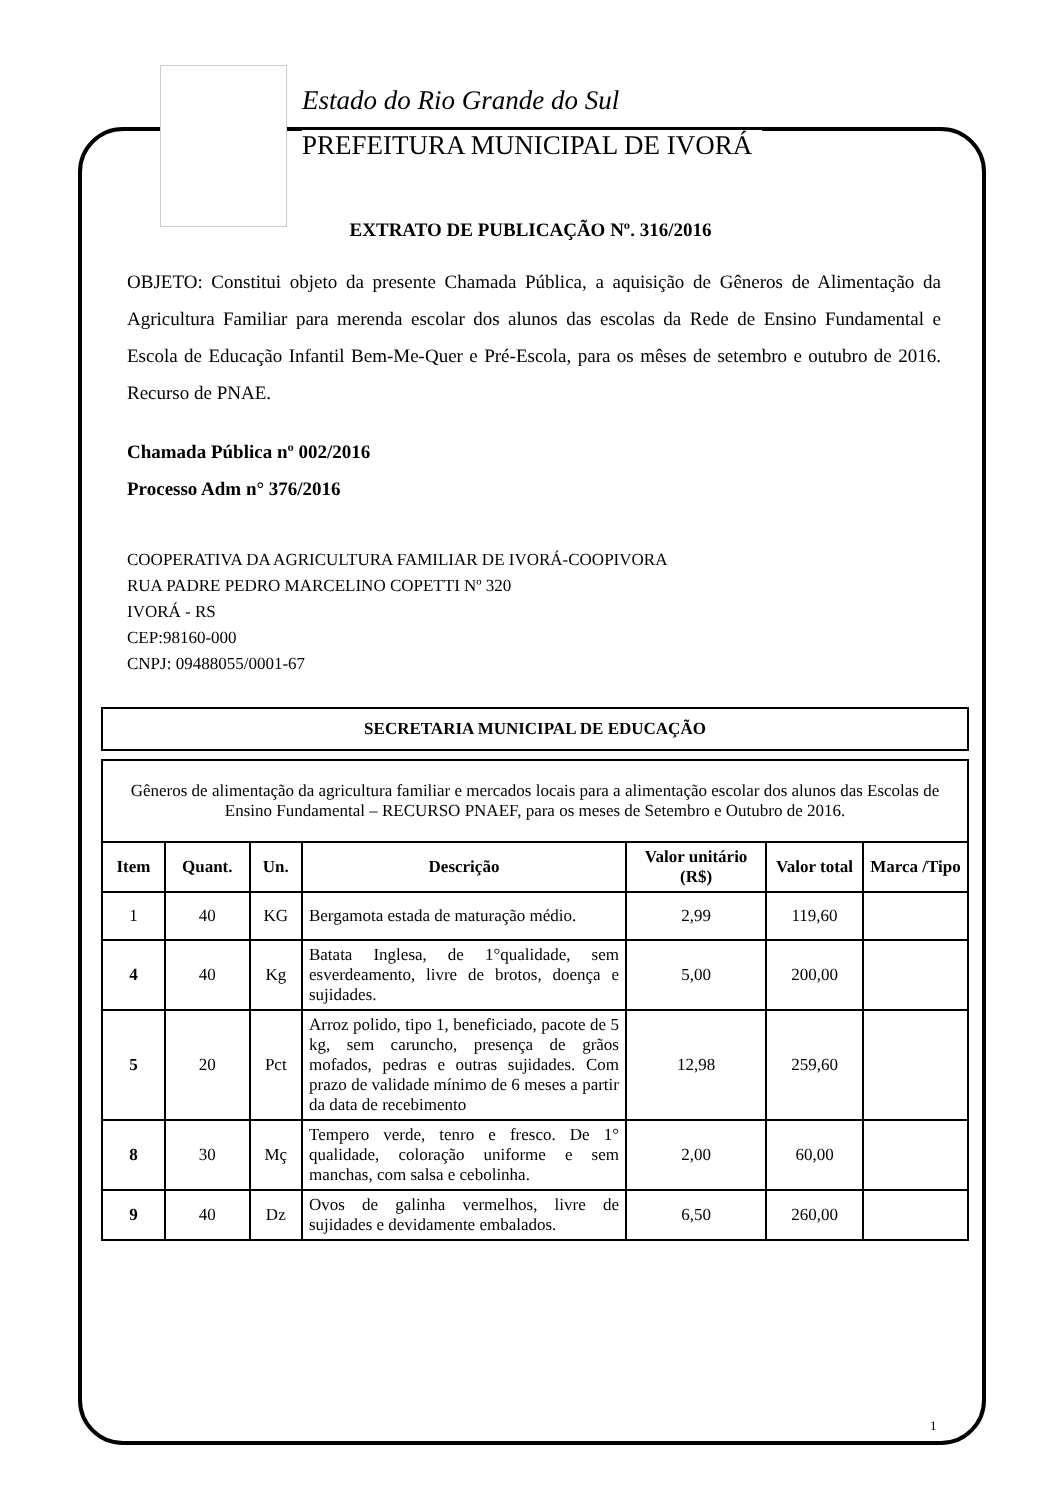Estado do Rio Grande do Sul
PREFEITURA MUNICIPAL DE IVORÁ
EXTRATO DE PUBLICAÇÃO Nº. 316/2016
OBJETO: Constitui objeto da presente Chamada Pública, a aquisição de Gêneros de Alimentação da Agricultura Familiar para merenda escolar dos alunos das escolas da Rede de Ensino Fundamental e Escola de Educação Infantil Bem-Me-Quer e Pré-Escola, para os mêses de setembro e outubro de 2016. Recurso de PNAE.
Chamada Pública nº 002/2016
Processo Adm n° 376/2016
COOPERATIVA DA AGRICULTURA FAMILIAR DE IVORÁ-COOPIVORA
RUA PADRE PEDRO MARCELINO COPETTI Nº 320
IVORÁ - RS
CEP:98160-000
CNPJ: 09488055/0001-67
| SECRETARIA MUNICIPAL DE EDUCAÇÃO |
| --- |
| Gêneros de alimentação da agricultura familiar e mercados locais para a alimentação escolar dos alunos das Escolas de Ensino Fundamental – RECURSO PNAEF, para os meses de Setembro e Outubro de 2016. | | | | | | |
| Item | Quant. | Un. | Descrição | Valor unitário (R$) | Valor total | Marca /Tipo |
| 1 | 40 | KG | Bergamota estada de maturação médio. | 2,99 | 119,60 | |
| 4 | 40 | Kg | Batata Inglesa, de 1°qualidade, sem esverdeamento, livre de brotos, doença e sujidades. | 5,00 | 200,00 | |
| 5 | 20 | Pct | Arroz polido, tipo 1, beneficiado, pacote de 5 kg, sem caruncho, presença de grãos mofados, pedras e outras sujidades. Com prazo de validade mínimo de 6 meses a partir da data de recebimento | 12,98 | 259,60 | |
| 8 | 30 | Mç | Tempero verde, tenro e fresco. De 1° qualidade, coloração uniforme e sem manchas, com salsa e cebolinha. | 2,00 | 60,00 | |
| 9 | 40 | Dz | Ovos de galinha vermelhos, livre de sujidades e devidamente embalados. | 6,50 | 260,00 | |
1